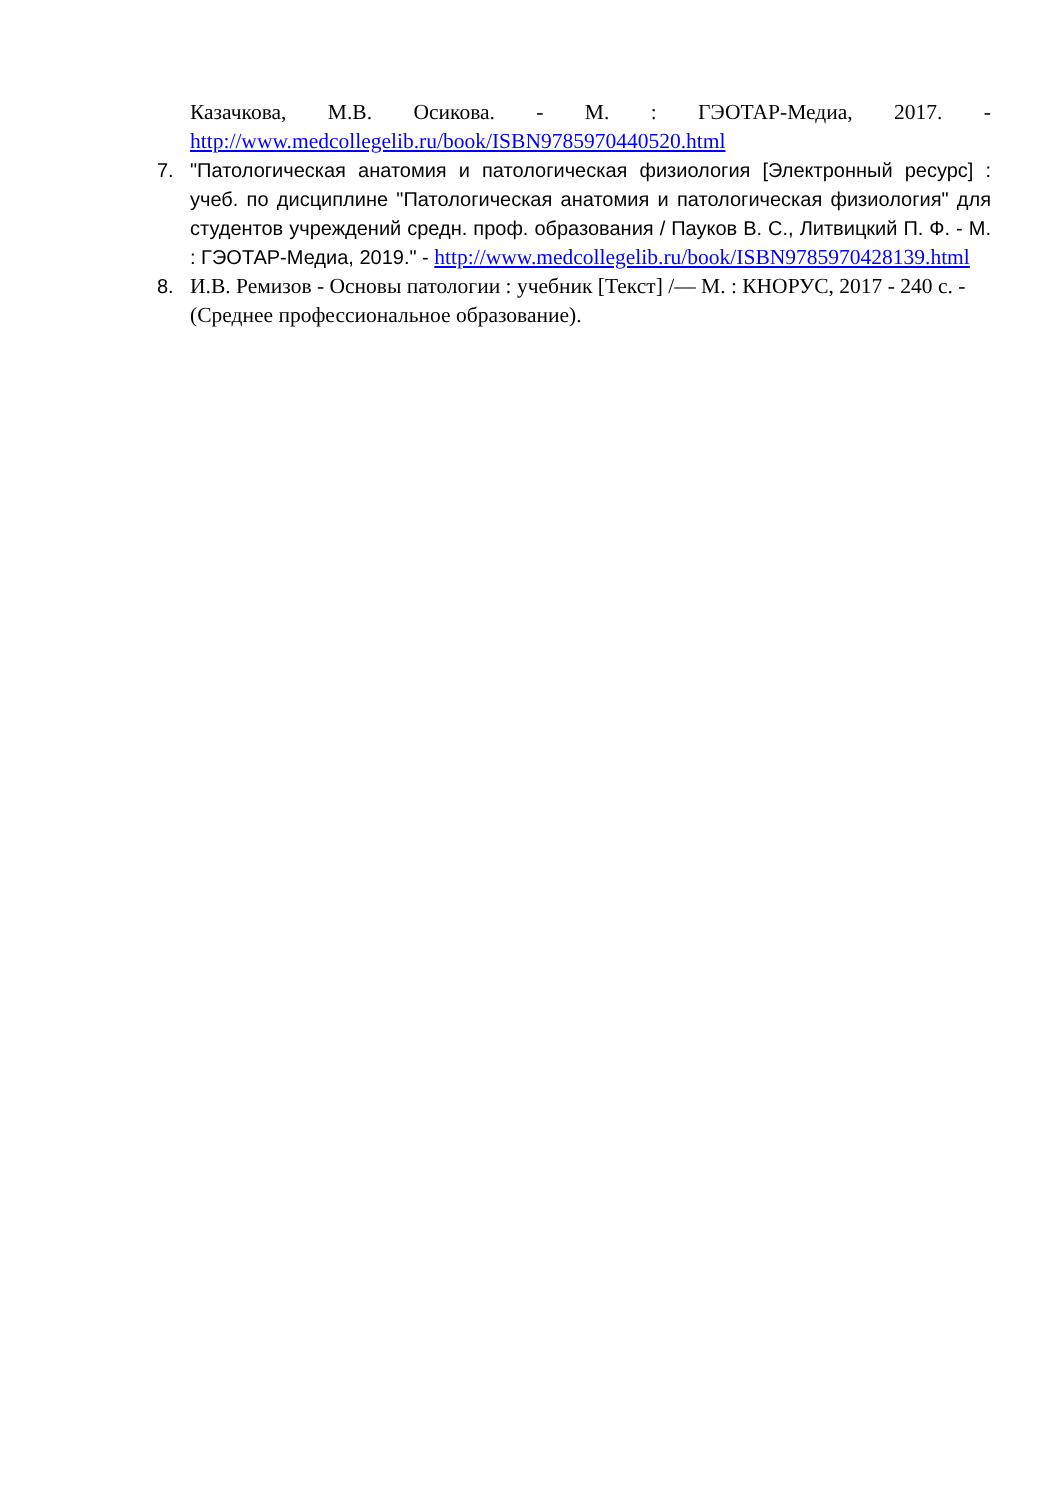Казачкова, М.В. Осикова. - М. : ГЭОТАР-Медиа, 2017. - http://www.medcollegelib.ru/book/ISBN9785970440520.html
7. "Патологическая анатомия и патологическая физиология [Электронный ресурс] : учеб. по дисциплине "Патологическая анатомия и патологическая физиология" для студентов учреждений средн. проф. образования / Пауков В. С., Литвицкий П. Ф. - М. : ГЭОТАР-Медиа, 2019." - http://www.medcollegelib.ru/book/ISBN9785970428139.html
8. И.В. Ремизов - Основы патологии : учебник [Текст] /— М. : КНОРУС, 2017 - 240 с. - (Среднее профессиональное образование).